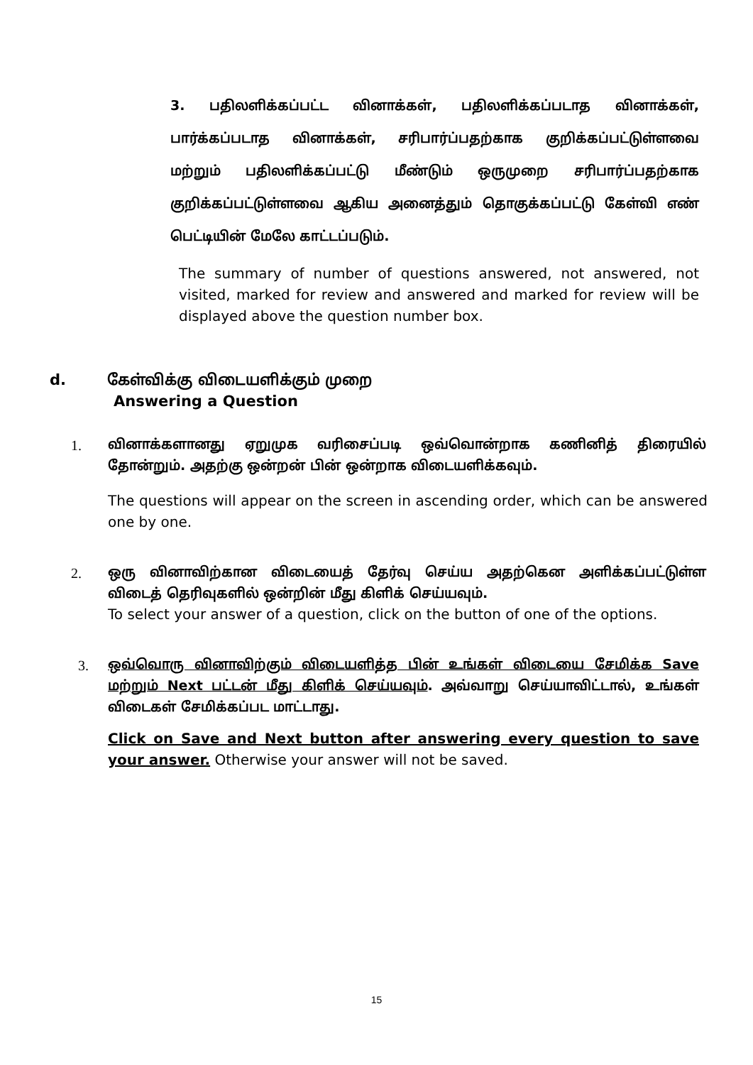3. பதிலளிக்கப்பட்ட வினாக்கள், பதிலளிக்கப்படாத வினாக்கள், பார்க்கப்படாத வினாக்கள், சரிபார்ப்பதற்காக குறிக்கப்பட்டுள்ளவை மற்றும் பதிலளிக்கப்பட்டு மீண்டும் ஒருமுறை சரிபார்ப்பதற்காக குறிக்கப்பட்டுள்ளவை ஆகிய அனைத்தும் தொகுக்கப்பட்டு கேள்வி எண் பெட்டியின் மேலே காட்டப்படும்.
The summary of number of questions answered, not answered, not visited, marked for review and answered and marked for review will be displayed above the question number box.
d. கேள்விக்கு விடையளிக்கும் முறை
Answering a Question
1.
வினாக்களானது ஏறுமுக வரிசைப்படி ஒவ்வொன்றாக கணினித் திரையில் தோன்றும். அதற்கு ஒன்றன் பின் ஒன்றாக விடையளிக்கவும்.
The questions will appear on the screen in ascending order, which can be answered one by one.
2.
ஒரு வினாவிற்கான விடையைத் தேர்வு செய்ய அதற்கென அளிக்கப்பட்டுள்ள விடைத் தெரிவுகளில் ஒன்றின் மீது கிளிக் செய்யவும்.
To select your answer of a question, click on the button of one of the options.
3.
ஒவ்வொரு வினாவிற்கும் விடையளித்த பின் உங்கள் விடையை சேமிக்க Save மற்றும் Next பட்டன் மீது கிளிக் செய்யவும். அவ்வாறு செய்யாவிட்டால், உங்கள் விடைகள் சேமிக்கப்பட மாட்டாது.
Click on Save and Next button after answering every question to save your answer. Otherwise your answer will not be saved.
15